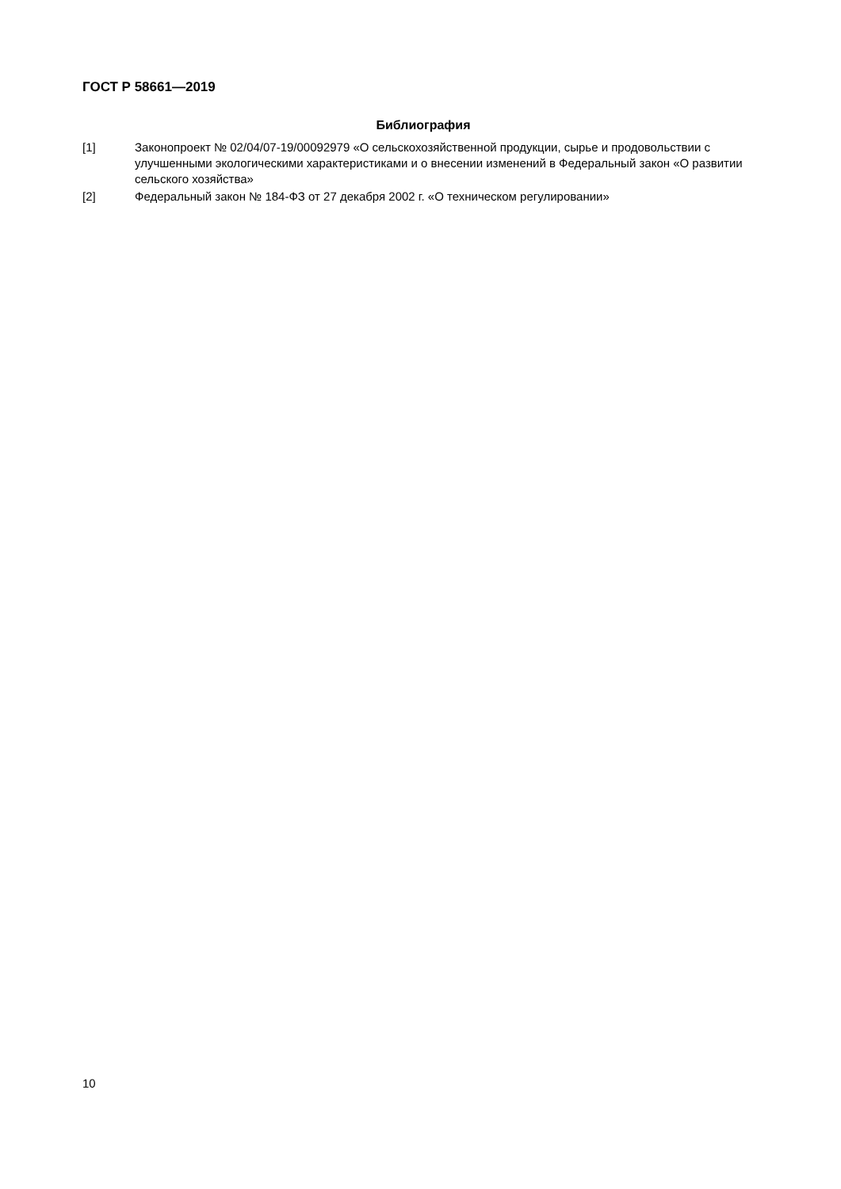ГОСТ Р 58661—2019
Библиография
[1] Законопроект № 02/04/07-19/00092979 «О сельскохозяйственной продукции, сырье и продовольствии с улучшенными экологическими характеристиками и о внесении изменений в Федеральный закон «О развитии сельского хозяйства»
[2] Федеральный закон № 184-ФЗ от 27 декабря 2002 г. «О техническом регулировании»
10